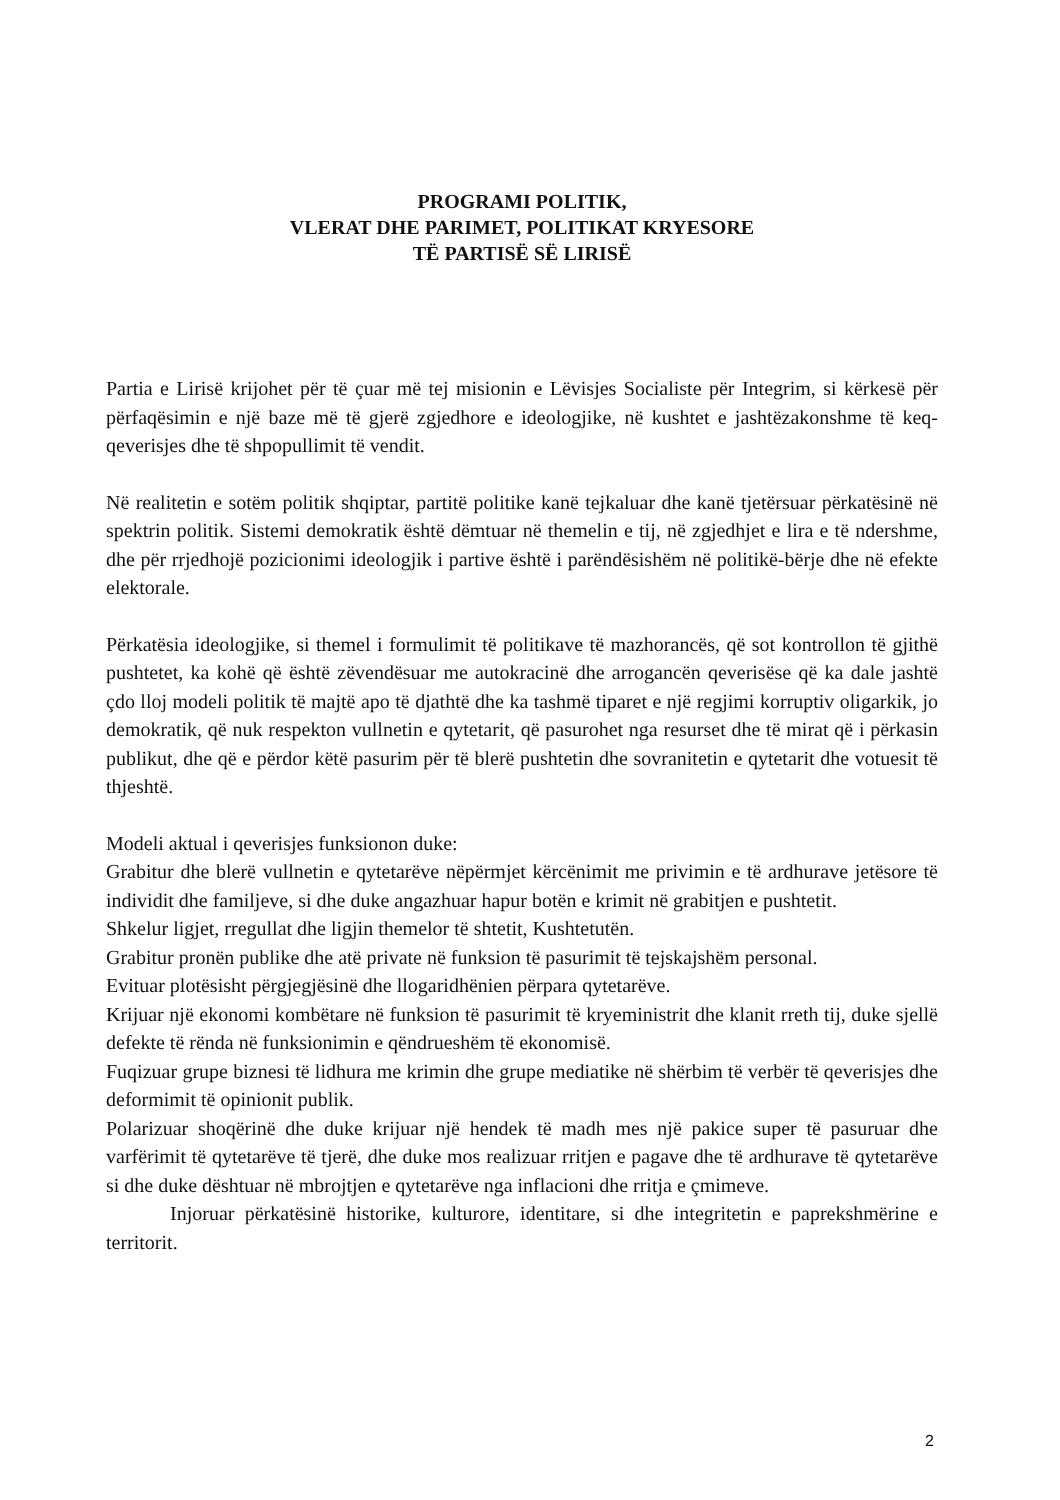PROGRAMI POLITIK,
VLERAT DHE PARIMET, POLITIKAT KRYESORE
TË PARTISË SË LIRISË
Partia e Lirisë krijohet për të çuar më tej misionin e Lëvisjes Socialiste për Integrim, si kërkesë për përfaqësimin e një baze më të gjerë zgjedhore e ideologjike, në kushtet e jashtëzakonshme të keq-qeverisjes dhe të shpopullimit të vendit.
Në realitetin e sotëm politik shqiptar, partitë politike kanë tejkaluar dhe kanë tjetërsuar përkatësinë në spektrin politik. Sistemi demokratik është dëmtuar në themelin e tij, në zgjedhjet e lira e të ndershme, dhe për rrjedhojë pozicionimi ideologjik i partive është i parëndësishëm në politikë-bërje dhe në efekte elektorale.
Përkatësia ideologjike, si themel i formulimit të politikave të mazhorancës, që sot kontrollon të gjithë pushtetet, ka kohë që është zëvendësuar me autokracinë dhe arrogancën qeverisëse që ka dale jashtë çdo lloj modeli politik të majtë apo të djathtë dhe ka tashmë tiparet e një regjimi korruptiv oligarkik, jo demokratik, që nuk respekton vullnetin e qytetarit, që pasurohet nga resurset dhe të mirat që i përkasin publikut, dhe që e përdor këtë pasurim për të blerë pushtetin dhe sovranitetin e qytetarit dhe votuesit të thjeshtë.
Modeli aktual i qeverisjes funksionon duke:
Grabitur dhe blerë vullnetin e qytetarëve nëpërmjet kërcënimit me privimin e të ardhurave jetësore të individit dhe familjeve, si dhe duke angazhuar hapur botën e krimit në grabitjen e pushtetit.
Shkelur ligjet, rregullat dhe ligjin themelor të shtetit, Kushtetutën.
Grabitur pronën publike dhe atë private në funksion të pasurimit të tejskajshëm personal.
Evituar plotësisht përgjegjësinë dhe llogaridhënien përpara qytetarëve.
Krijuar një ekonomi kombëtare në funksion të pasurimit të kryeministrit dhe klanit rreth tij, duke sjellë defekte të rënda në funksionimin e qëndrueshëm të ekonomisë.
Fuqizuar grupe biznesi të lidhura me krimin dhe grupe mediatike në shërbim të verbër të qeverisjes dhe deformimit të opinionit publik.
Polarizuar shoqërinë dhe duke krijuar një hendek të madh mes një pakice super të pasuruar dhe varfërimit të qytetarëve të tjerë, dhe duke mos realizuar rritjen e pagave dhe të ardhurave të qytetarëve si dhe duke dështuar në mbrojtjen e qytetarëve nga inflacioni dhe rritja e çmimeve.
Injoruar përkatësinë historike, kulturore, identitare, si dhe integritetin e paprekshmërine e territorit.
2